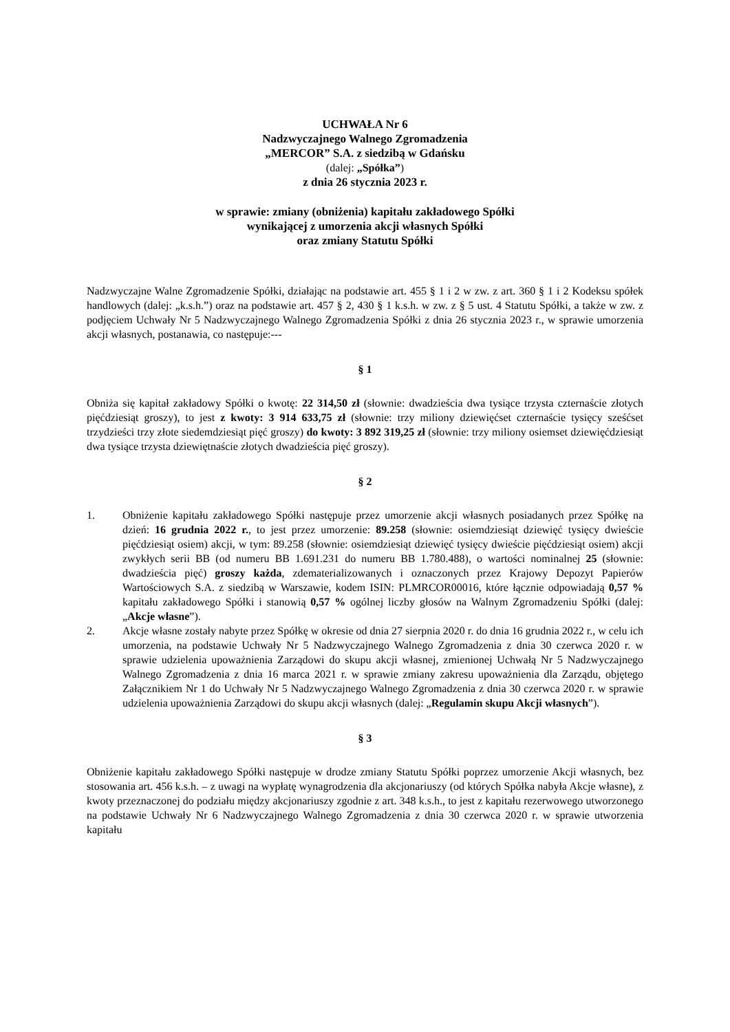UCHWAŁA Nr 6
Nadzwyczajnego Walnego Zgromadzenia
„MERCOR” S.A. z siedzibą w Gdańsku
(dalej: „Spółka”)
z dnia 26 stycznia 2023 r.
w sprawie: zmiany (obniżenia) kapitału zakładowego Spółki
wynikającej z umorzenia akcji własnych Spółki
oraz zmiany Statutu Spółki
Nadzwyczajne Walne Zgromadzenie Spółki, działając na podstawie art. 455 § 1 i 2 w zw. z art. 360 § 1 i 2 Kodeksu spółek handlowych (dalej: „k.s.h.”) oraz na podstawie art. 457 § 2, 430 § 1 k.s.h. w zw. z § 5 ust. 4 Statutu Spółki, a także w zw. z podjęciem Uchwały Nr 5 Nadzwyczajnego Walnego Zgromadzenia Spółki z dnia 26 stycznia 2023 r., w sprawie umorzenia akcji własnych, postanawia, co następuje:---
§ 1
Obniża się kapitał zakładowy Spółki o kwotę: 22 314,50 zł (słownie: dwadzieścia dwa tysiące trzysta czternaście złotych pięćdziesiąt groszy), to jest z kwoty: 3 914 633,75 zł (słownie: trzy miliony dziewięćset czternaście tysięcy sześćset trzydzieści trzy złote siedemdziesiąt pięć groszy) do kwoty: 3 892 319,25 zł (słownie: trzy miliony osiemset dziewięćdziesiąt dwa tysiące trzysta dziewiętnaście złotych dwadzieścia pięć groszy).
§ 2
1. Obniżenie kapitału zakładowego Spółki następuje przez umorzenie akcji własnych posiadanych przez Spółkę na dzień: 16 grudnia 2022 r., to jest przez umorzenie: 89.258 (słownie: osiemdziesiąt dziewięć tysięcy dwieście pięćdziesiąt osiem) akcji, w tym: 89.258 (słownie: osiemdziesiąt dziewięć tysięcy dwieście pięćdziesiąt osiem) akcji zwykłych serii BB (od numeru BB 1.691.231 do numeru BB 1.780.488), o wartości nominalnej 25 (słownie: dwadzieścia pięć) groszy każda, zdematerializowanych i oznaczonych przez Krajowy Depozyt Papierów Wartościowych S.A. z siedzibą w Warszawie, kodem ISIN: PLMRCOR00016, które łącznie odpowiadają 0,57 % kapitału zakładowego Spółki i stanowią 0,57 % ogólnej liczby głosów na Walnym Zgromadzeniu Spółki (dalej: „Akcje własne”).
2. Akcje własne zostały nabyte przez Spółkę w okresie od dnia 27 sierpnia 2020 r. do dnia 16 grudnia 2022 r., w celu ich umorzenia, na podstawie Uchwały Nr 5 Nadzwyczajnego Walnego Zgromadzenia z dnia 30 czerwca 2020 r. w sprawie udzielenia upoważnienia Zarządowi do skupu akcji własnej, zmienionej Uchwałą Nr 5 Nadzwyczajnego Walnego Zgromadzenia z dnia 16 marca 2021 r. w sprawie zmiany zakresu upoważnienia dla Zarządu, objętego Załącznikiem Nr 1 do Uchwały Nr 5 Nadzwyczajnego Walnego Zgromadzenia z dnia 30 czerwca 2020 r. w sprawie udzielenia upoważnienia Zarządowi do skupu akcji własnych (dalej: „Regulamin skupu Akcji własnych”).
§ 3
Obniżenie kapitału zakładowego Spółki następuje w drodze zmiany Statutu Spółki poprzez umorzenie Akcji własnych, bez stosowania art. 456 k.s.h. – z uwagi na wypłatę wynagrodzenia dla akcjonariuszy (od których Spółka nabyła Akcje własne), z kwoty przeznaczonej do podziału między akcjonariuszy zgodnie z art. 348 k.s.h., to jest z kapitału rezerwowego utworzonego na podstawie Uchwały Nr 6 Nadzwyczajnego Walnego Zgromadzenia z dnia 30 czerwca 2020 r. w sprawie utworzenia kapitału